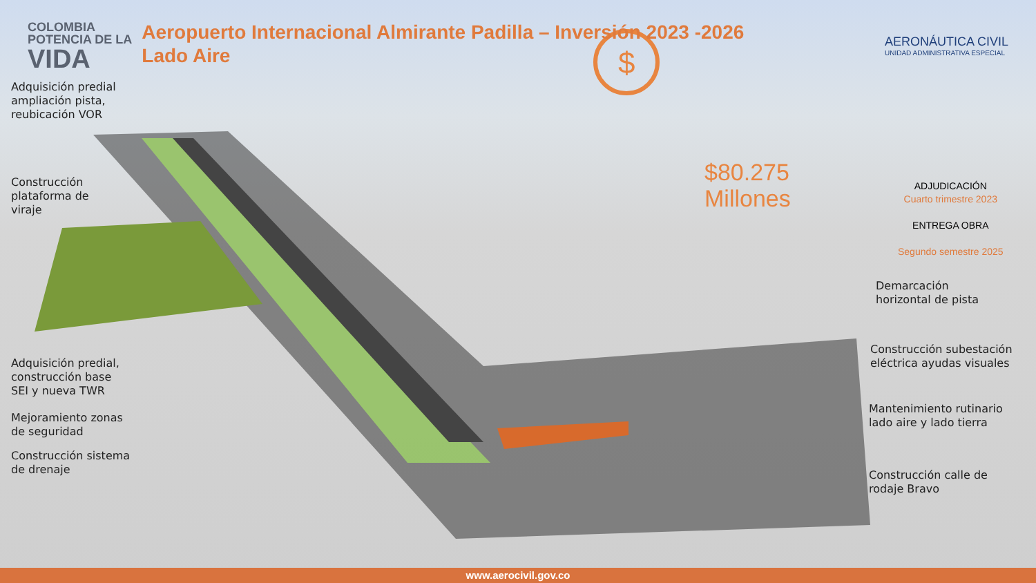$
COLOMBIA
POTENCIA DE LA
VIDA
Aeropuerto Internacional Almirante Padilla – Inversión 2023 -2026
Lado Aire
AERONÁUTICA CIVIL
UNIDAD ADMINISTRATIVA ESPECIAL
Adquisición predial ampliación pista, reubicación VOR
Construcción plataforma de viraje
Adquisición predial, construcción base SEI y nueva TWR
Mejoramiento zonas de seguridad
Construcción sistema de drenaje
$80.275
Millones
ADJUDICACIÓN
Cuarto trimestre 2023
ENTREGA OBRA
Segundo semestre 2025
Demarcación
horizontal de pista
Construcción subestación eléctrica ayudas visuales
Mantenimiento rutinario lado aire y lado tierra
Construcción calle de
rodaje Bravo
www.aerocivil.gov.co